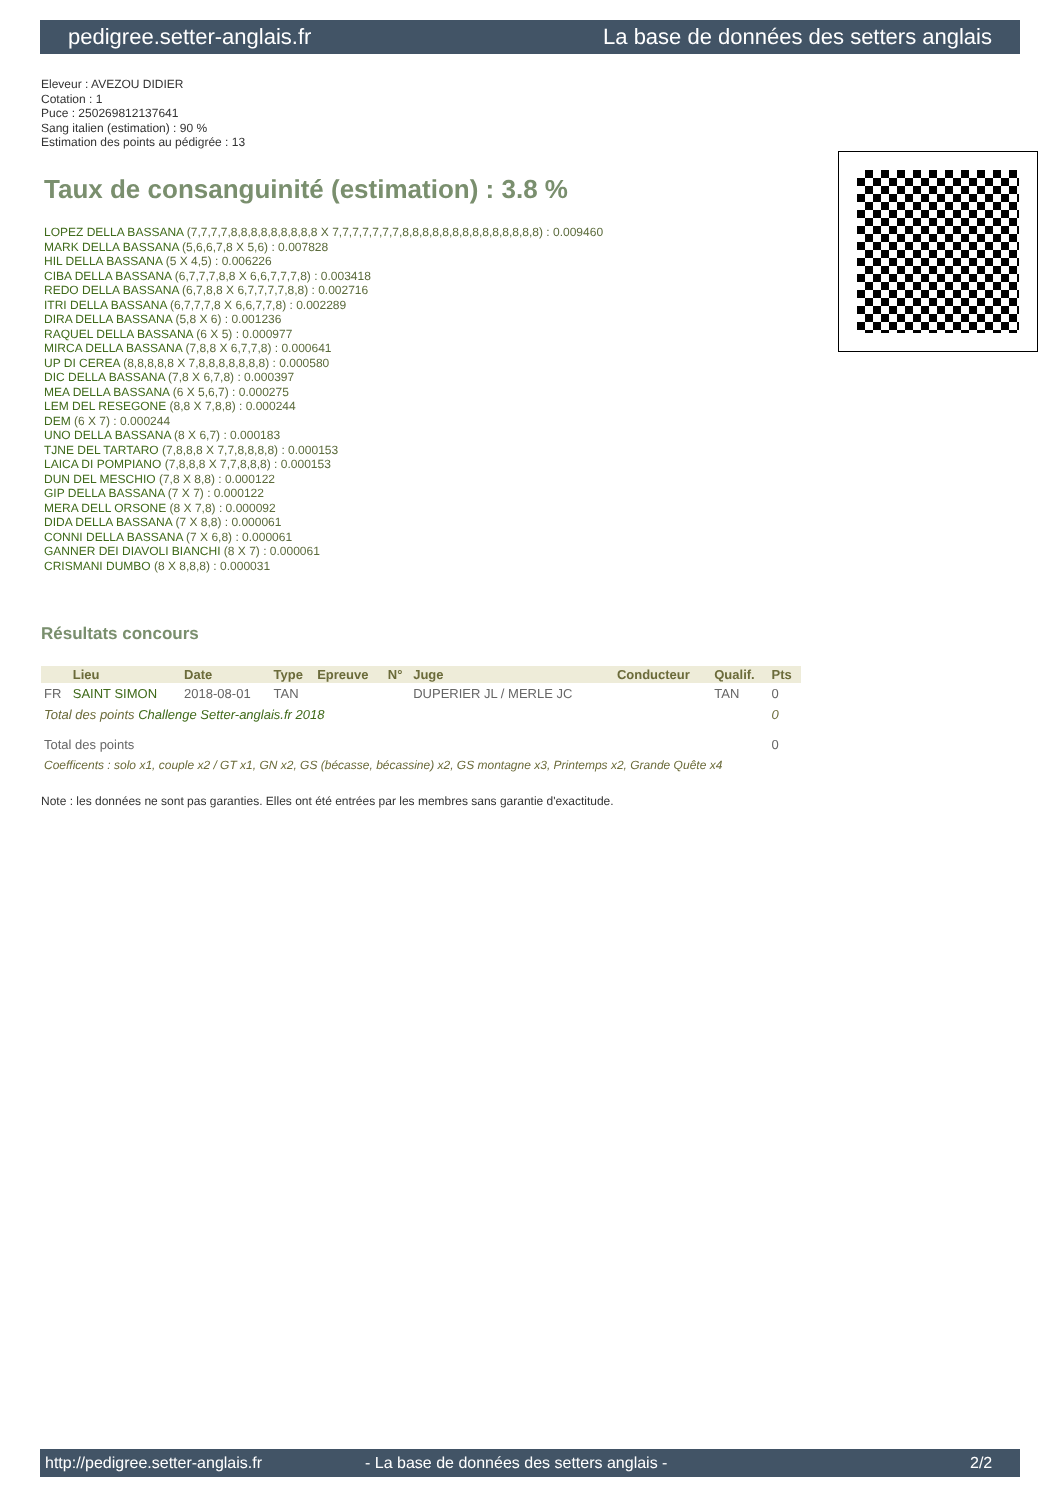pedigree.setter-anglais.fr La base de données des setters anglais
Eleveur : AVEZOU DIDIER
Cotation : 1
Puce : 250269812137641
Sang italien (estimation) : 90 %
Estimation des points au pédigrée : 13
Taux de consanguinité (estimation) : 3.8 %
LOPEZ DELLA BASSANA (7,7,7,7,8,8,8,8,8,8,8,8,8 X 7,7,7,7,7,7,7,8,8,8,8,8,8,8,8,8,8,8,8,8,8) : 0.009460
MARK DELLA BASSANA (5,6,6,7,8 X 5,6) : 0.007828
HIL DELLA BASSANA (5 X 4,5) : 0.006226
CIBA DELLA BASSANA (6,7,7,7,8,8 X 6,6,7,7,7,8) : 0.003418
REDO DELLA BASSANA (6,7,8,8 X 6,7,7,7,7,8,8) : 0.002716
ITRI DELLA BASSANA (6,7,7,7,8 X 6,6,7,7,8) : 0.002289
DIRA DELLA BASSANA (5,8 X 6) : 0.001236
RAQUEL DELLA BASSANA (6 X 5) : 0.000977
MIRCA DELLA BASSANA (7,8,8 X 6,7,7,8) : 0.000641
UP DI CEREA (8,8,8,8,8 X 7,8,8,8,8,8,8,8) : 0.000580
DIC DELLA BASSANA (7,8 X 6,7,8) : 0.000397
MEA DELLA BASSANA (6 X 5,6,7) : 0.000275
LEM DEL RESEGONE (8,8 X 7,8,8) : 0.000244
DEM (6 X 7) : 0.000244
UNO DELLA BASSANA (8 X 6,7) : 0.000183
TJNE DEL TARTARO (7,8,8,8 X 7,7,8,8,8,8) : 0.000153
LAICA DI POMPIANO (7,8,8,8 X 7,7,8,8,8) : 0.000153
DUN DEL MESCHIO (7,8 X 8,8) : 0.000122
GIP DELLA BASSANA (7 X 7) : 0.000122
MERA DELL ORSONE (8 X 7,8) : 0.000092
DIDA DELLA BASSANA (7 X 8,8) : 0.000061
CONNI DELLA BASSANA (7 X 6,8) : 0.000061
GANNER DEI DIAVOLI BIANCHI (8 X 7) : 0.000061
CRISMANI DUMBO (8 X 8,8,8) : 0.000031
Résultats concours
| | Lieu | Date | Type | Epreuve | N° | Juge | Conducteur | Qualif. | Pts |
| --- | --- | --- | --- | --- | --- | --- | --- | --- | --- |
| FR | SAINT SIMON | 2018-08-01 | TAN | | | DUPERIER JL / MERLE JC | | TAN | 0 |
| Total des points Challenge Setter-anglais.fr 2018 | | | | | | | | | 0 |
| Total des points | | | | | | | | | 0 |
| Coefficents : solo x1, couple x2 / GT x1, GN x2, GS (bécasse, bécassine) x2, GS montagne x3, Printemps x2, Grande Quête x4 | | | | | | | | | |
Note : les données ne sont pas garanties. Elles ont été entrées par les membres sans garantie d'exactitude.
http://pedigree.setter-anglais.fr - La base de données des setters anglais - 2/2